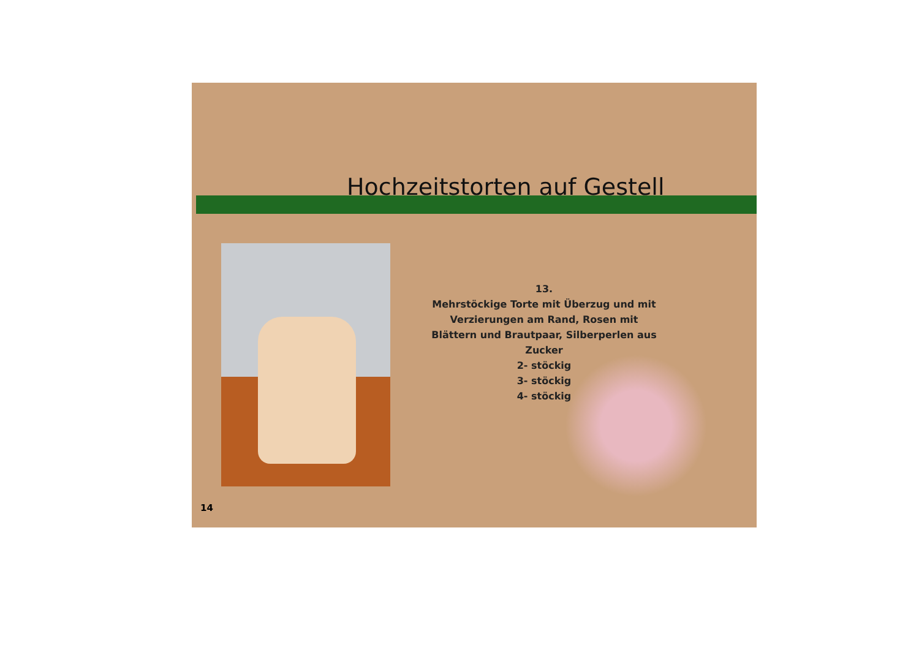Hochzeitstorten auf Gestell
13.
Mehrstöckige Torte mit Überzug und mit Verzierungen am Rand, Rosen mit Blättern und Brautpaar, Silberperlen aus Zucker
2- stöckig
3- stöckig
4- stöckig
14